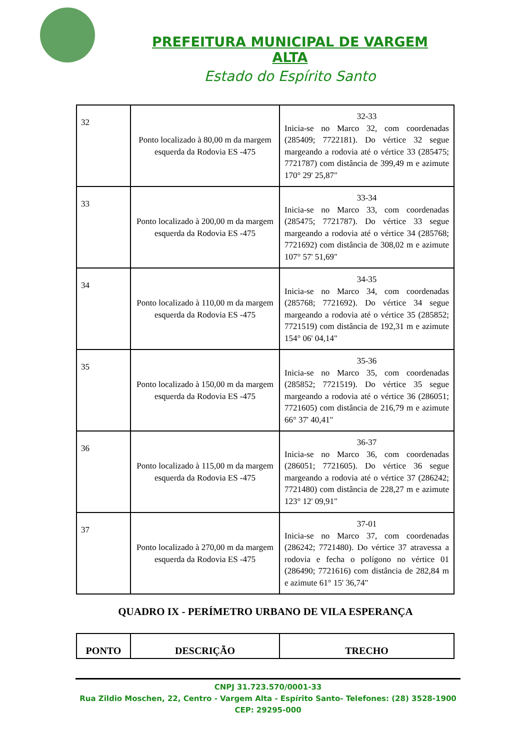PREFEITURA MUNICIPAL DE VARGEM ALTA
Estado do Espírito Santo
| 32 | Ponto localizado à 80,00 m da margem esquerda da Rodovia ES -475 | 32-33 Inicia-se no Marco 32, com coordenadas (285409; 7722181). Do vértice 32 segue margeando a rodovia até o vértice 33 (285475; 7721787) com distância de 399,49 m e azimute 170° 29' 25,87" |
| 33 | Ponto localizado à 200,00 m da margem esquerda da Rodovia ES -475 | 33-34 Inicia-se no Marco 33, com coordenadas (285475; 7721787). Do vértice 33 segue margeando a rodovia até o vértice 34 (285768; 7721692) com distância de 308,02 m e azimute 107° 57' 51,69" |
| 34 | Ponto localizado à 110,00 m da margem esquerda da Rodovia ES -475 | 34-35 Inicia-se no Marco 34, com coordenadas (285768; 7721692). Do vértice 34 segue margeando a rodovia até o vértice 35 (285852; 7721519) com distância de 192,31 m e azimute 154° 06' 04,14" |
| 35 | Ponto localizado à 150,00 m da margem esquerda da Rodovia ES -475 | 35-36 Inicia-se no Marco 35, com coordenadas (285852; 7721519). Do vértice 35 segue margeando a rodovia até o vértice 36 (286051; 7721605) com distância de 216,79 m e azimute 66° 37' 40,41" |
| 36 | Ponto localizado à 115,00 m da margem esquerda da Rodovia ES -475 | 36-37 Inicia-se no Marco 36, com coordenadas (286051; 7721605). Do vértice 36 segue margeando a rodovia até o vértice 37 (286242; 7721480) com distância de 228,27 m e azimute 123° 12' 09,91" |
| 37 | Ponto localizado à 270,00 m da margem esquerda da Rodovia ES -475 | 37-01 Inicia-se no Marco 37, com coordenadas (286242; 7721480). Do vértice 37 atravessa a rodovia e fecha o polígono no vértice 01 (286490; 7721616) com distância de 282,84 m e azimute 61° 15' 36,74" |
QUADRO IX - PERÍMETRO URBANO DE VILA ESPERANÇA
| PONTO | DESCRIÇÃO | TRECHO |
| --- | --- | --- |
CNPJ 31.723.570/0001-33
Rua Zildio Moschen, 22, Centro - Vargem Alta - Espírito Santo- Telefones: (28) 3528-1900
CEP: 29295-000